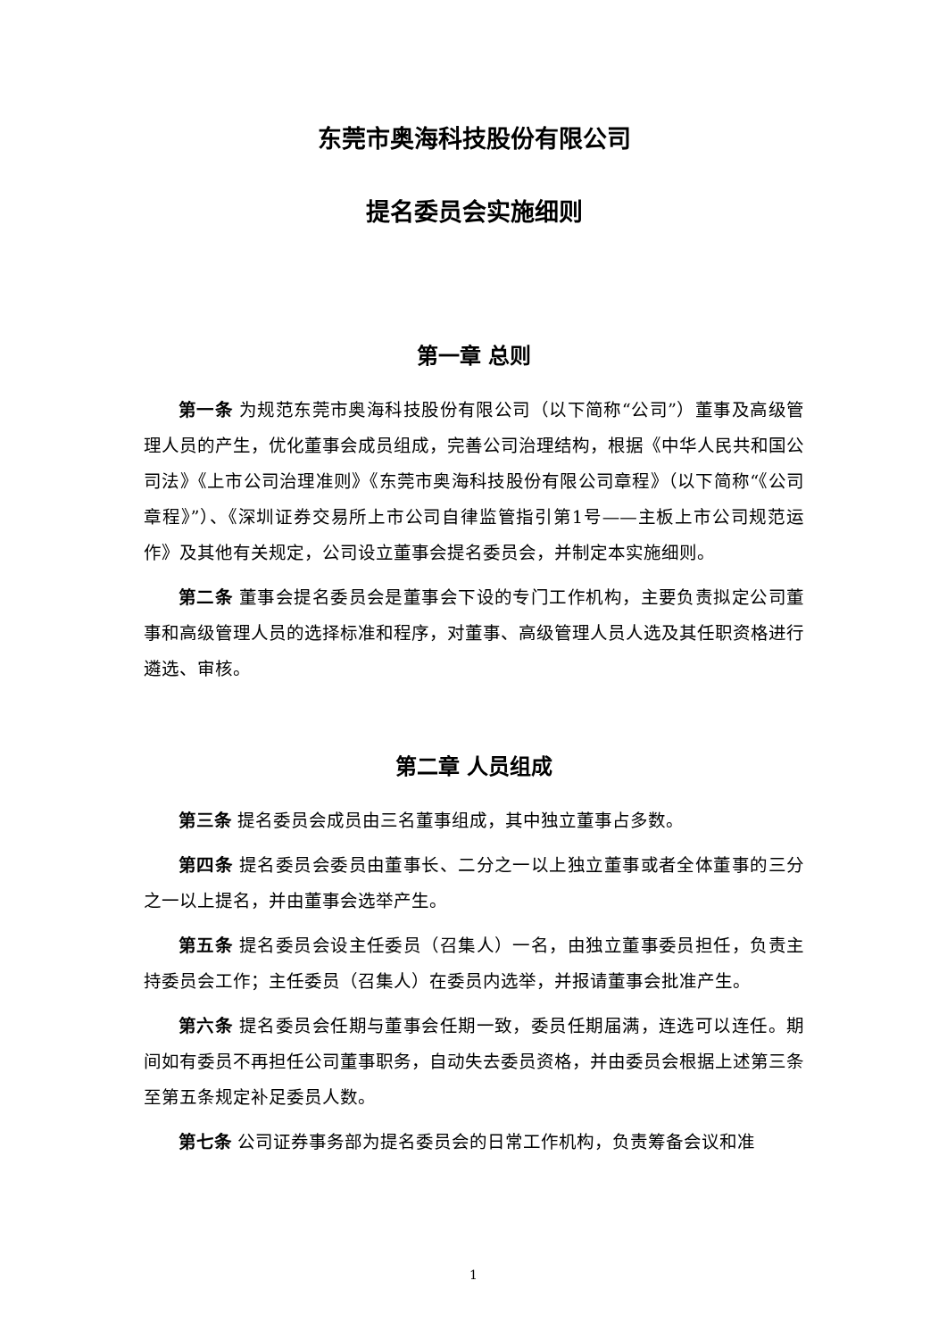东莞市奥海科技股份有限公司
提名委员会实施细则
第一章 总则
第一条 为规范东莞市奥海科技股份有限公司（以下简称“公司”）董事及高级管理人员的产生，优化董事会成员组成，完善公司治理结构，根据《中华人民共和国公司法》《上市公司治理准则》《东莞市奥海科技股份有限公司章程》（以下简称“《公司章程》”）、《深圳证券交易所上市公司自律监管指引第1号——主板上市公司规范运作》及其他有关规定，公司设立董事会提名委员会，并制定本实施细则。
第二条 董事会提名委员会是董事会下设的专门工作机构，主要负责拟定公司董事和高级管理人员的选择标准和程序，对董事、高级管理人员人选及其任职资格进行遴选、审核。
第二章 人员组成
第三条 提名委员会成员由三名董事组成，其中独立董事占多数。
第四条 提名委员会委员由董事长、二分之一以上独立董事或者全体董事的三分之一以上提名，并由董事会选举产生。
第五条 提名委员会设主任委员（召集人）一名，由独立董事委员担任，负责主持委员会工作；主任委员（召集人）在委员内选举，并报请董事会批准产生。
第六条 提名委员会任期与董事会任期一致，委员任期届满，连选可以连任。期间如有委员不再担任公司董事职务，自动失去委员资格，并由委员会根据上述第三条至第五条规定补足委员人数。
第七条 公司证券事务部为提名委员会的日常工作机构，负责筹备会议和准
1